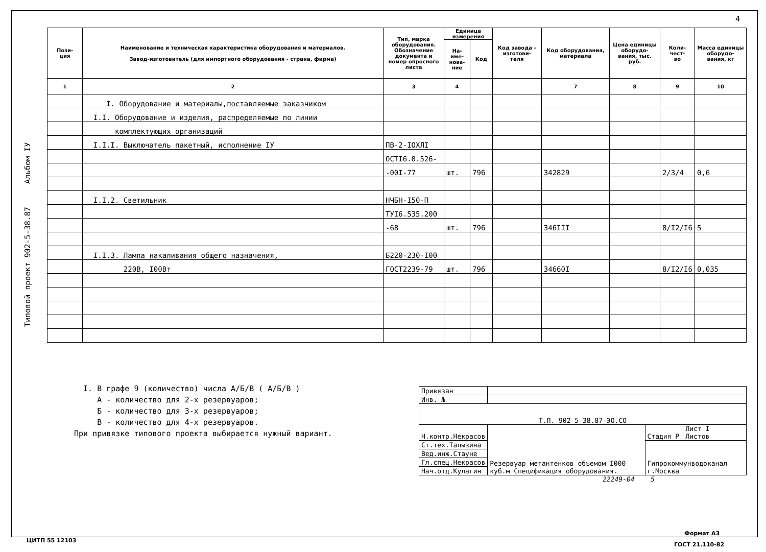4
Типовой проект 902-5-38.87 Альбом IУ
| Пози- ция | Наименование и техническая характеристика оборудования и материалов. Завод-изготовитель (для импортного оборудования - страна, фирма) | Тип, марка оборудования. Обозначение документа и номер опросного листа | Единица измерения | | Код завода - изготови- теля | Код оборудования, материала | Цена единицы оборудо- вания, тыс. руб. | Коли- чест- во | Масса единицы оборудо- вания, кг |
| --- | --- | --- | --- | --- | --- | --- | --- | --- | --- |
| | | | На- име- нова- ние | Код | | | | | |
| 1 | 2 | 3 | 4 | | | 7 | 8 | 9 | 10 |
| | I. Оборудование и материалы,поставляемые заказчиком | | | | | | | | |
| | I.I. Оборудование и изделия, распределяемые по линии | | | | | | | | |
| | комплектующих организаций | | | | | | | | |
| | I.I.I. Выключатель пакетный, исполнение IУ | ПВ-2-IОХЛI | | | | | | | |
| | | ОСТI6.0.526- | | | | | | | |
| | | -00I-77 | шт. | 796 | | 342829 | | 2/3/4 | 0,6 |
| | I.I.2. Светильник | НЧБН-I50-П | | | | | | | |
| | | ТУI6.535.200 | | | | | | | |
| | | -68 | шт. | 796 | | 346III | | 8/I2/I6 | 5 |
| | I.I.3. Лампа накаливания общего назначения, | Б220-230-I00 | | | | | | | |
| | 220В, I00Вт | ГОСТ2239-79 | шт. | 796 | | 34660I | | 8/I2/I6 | 0,035 |
I. В графе 9 (количество) числа А/Б/В ( А/Б/В )
А - количество для 2-х резервуаров;
Б - количество для 3-х резервуаров;
В - количество для 4-х резервуаров.
При привязке типового проекта выбирается нужный вариант.
| Привязан | | | |
| Инв. № | | | |
| Т.П. 902-5-38.87-ЭО.СО | | | |
| Н.контр.Некрасов | Резервуар метантенков объемом I000 куб.м Спецификация оборудования. | Стадия Р | Лист I Листов |
| Ст.тех.Талызина | | Гипрокоммунводоканал г.Москва | |
| Вед.инж.Стауне | | | |
| Гл.спец.Некрасов | | | |
| Нач.отд.Кулагин | | | |
22249-04 5
Формат А3
ЦИТП 55 12103
ГОСТ 21.110-82